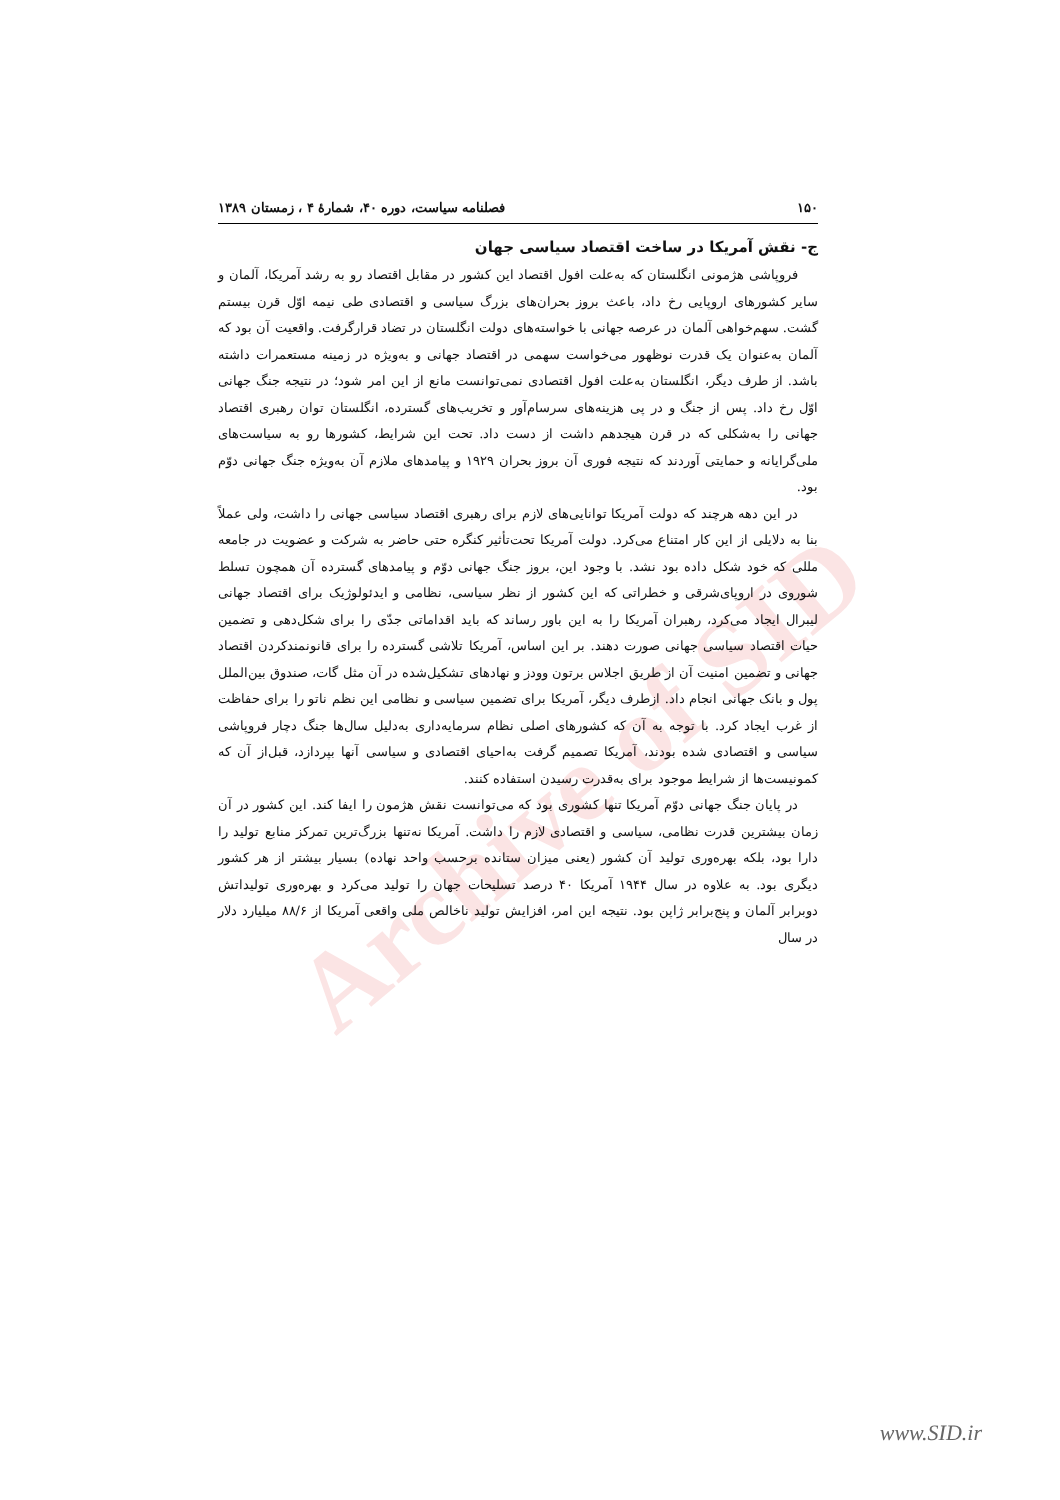Archive of SID
۱۵۰ فصلنامه سیاست، دوره ۴۰، شمارهٔ ۴ ، زمستان ۱۳۸۹
ج- نقش آمریکا در ساخت اقتصاد سیاسی جهان
فروپاشی هژمونی انگلستان که به‌علت افول اقتصاد این کشور در مقابل اقتصاد رو به رشد آمریکا، آلمان و سایر کشورهای اروپایی رخ داد، باعث بروز بحران‌های بزرگ سیاسی و اقتصادی طی نیمه اوّل قرن بیستم گشت. سهم‌خواهی آلمان در عرصه جهانی با خواسته‌های دولت انگلستان در تضاد قرارگرفت. واقعیت آن بود که آلمان به‌عنوان یک قدرت نوظهور می‌خواست سهمی در اقتصاد جهانی و به‌ویژه در زمینه مستعمرات داشته باشد. از طرف دیگر، انگلستان به‌علت افول اقتصادی نمی‌توانست مانع از این امر شود؛ در نتیجه جنگ جهانی اوّل رخ داد. پس از جنگ و در پی هزینه‌های سرسام‌آور و تخریب‌های گسترده، انگلستان توان رهبری اقتصاد جهانی را به‌شکلی که در قرن هیجدهم داشت از دست داد. تحت این شرایط، کشورها رو به سیاست‌های ملی‌گرایانه و حمایتی آوردند که نتیجه فوری آن بروز بحران ۱۹۲۹ و پیامدهای ملازم آن به‌ویژه جنگ جهانی دوّم بود.
در این دهه هرچند که دولت آمریکا توانایی‌های لازم برای رهبری اقتصاد سیاسی جهانی را داشت، ولی عملاً بنا به دلایلی از این کار امتناع می‌کرد. دولت آمریکا تحت‌تأثیر کنگره حتی حاضر به شرکت و عضویت در جامعه مللی که خود شکل داده بود نشد. با وجود این، بروز جنگ جهانی دوّم و پیامدهای گسترده آن همچون تسلط شوروی در اروپای‌شرقی و خطراتی که این کشور از نظر سیاسی، نظامی و ایدئولوژیک برای اقتصاد جهانی لیبرال ایجاد می‌کرد، رهبران آمریکا را به این باور رساند که باید اقداماتی جدّی را برای شکل‌دهی و تضمین حیات اقتصاد سیاسی جهانی صورت دهند. بر این اساس، آمریکا تلاشی گسترده را برای قانونمندکردن اقتصاد جهانی و تضمین امنیت آن از طریق اجلاس برتون وودز و نهادهای تشکیل‌شده در آن مثل گات، صندوق بین‌الملل پول و بانک جهانی انجام داد. ازطرف دیگر، آمریکا برای تضمین سیاسی و نظامی این نظم ناتو را برای حفاظت از غرب ایجاد کرد. با توجه به آن که کشورهای اصلی نظام سرمایه‌داری به‌دلیل سال‌ها جنگ دچار فروپاشی سیاسی و اقتصادی شده بودند، آمریکا تصمیم گرفت به‌احیای اقتصادی و سیاسی آنها بپردازد، قبل‌از آن که کمونیست‌ها از شرایط موجود برای به‌قدرت رسیدن استفاده کنند.
در پایان جنگ جهانی دوّم آمریکا تنها کشوری بود که می‌توانست نقش هژمون را ایفا کند. این کشور در آن زمان بیشترین قدرت نظامی، سیاسی و اقتصادی لازم را داشت. آمریکا نه‌تنها بزرگ‌ترین تمرکز منابع تولید را دارا بود، بلکه بهره‌وری تولید آن کشور (یعنی میزان ستانده برحسب واحد نهاده) بسیار بیشتر از هر کشور دیگری بود. به علاوه در سال ۱۹۴۴ آمریکا ۴۰ درصد تسلیحات جهان را تولید می‌کرد و بهره‌وری تولیداتش دوبرابر آلمان و پنج‌برابر ژاپن بود. نتیجه این امر، افزایش تولید ناخالص ملی واقعی آمریکا از ۸۸/۶ میلیارد دلار در سال
www.SID.ir